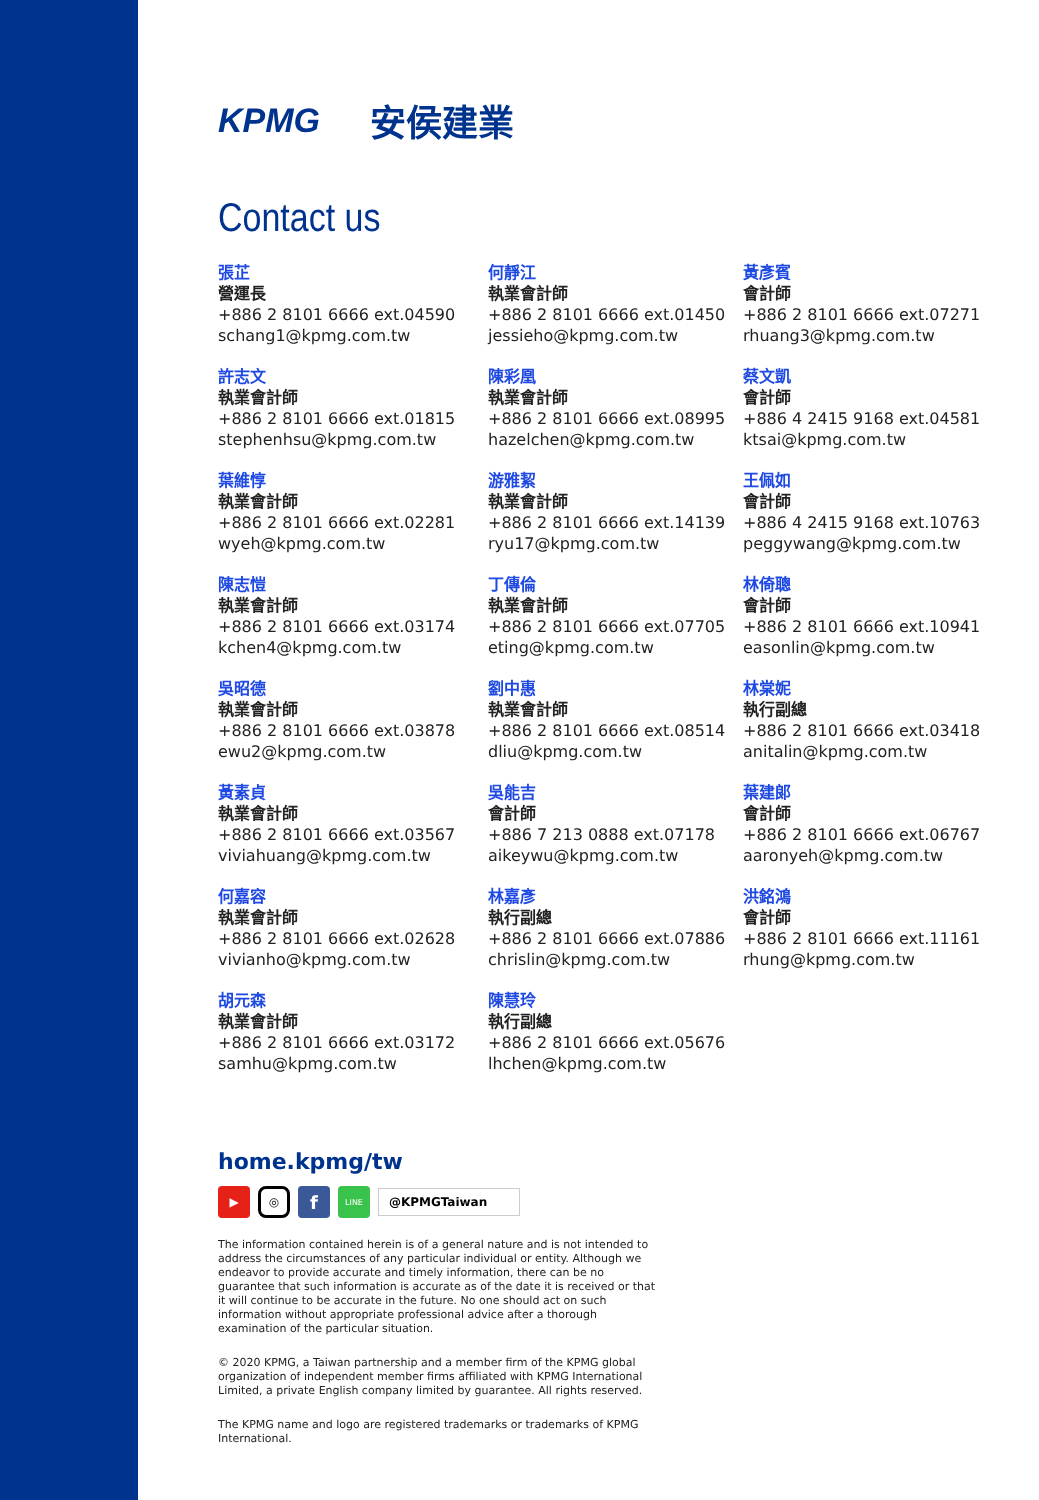KPMG 安侯建業
Contact us
張芷
營運長
+886 2 8101 6666 ext.04590
schang1@kpmg.com.tw
許志文
執業會計師
+886 2 8101 6666 ext.01815
stephenhsu@kpmg.com.tw
葉維惇
執業會計師
+886 2 8101 6666 ext.02281
wyeh@kpmg.com.tw
陳志愷
執業會計師
+886 2 8101 6666 ext.03174
kchen4@kpmg.com.tw
吳昭德
執業會計師
+886 2 8101 6666 ext.03878
ewu2@kpmg.com.tw
黃素貞
執業會計師
+886 2 8101 6666 ext.03567
viviahuang@kpmg.com.tw
何嘉容
執業會計師
+886 2 8101 6666 ext.02628
vivianho@kpmg.com.tw
胡元森
執業會計師
+886 2 8101 6666 ext.03172
samhu@kpmg.com.tw
何靜江
執業會計師
+886 2 8101 6666 ext.01450
jessieho@kpmg.com.tw
陳彩凰
執業會計師
+886 2 8101 6666 ext.08995
hazelchen@kpmg.com.tw
游雅絜
執業會計師
+886 2 8101 6666 ext.14139
ryu17@kpmg.com.tw
丁傳倫
執業會計師
+886 2 8101 6666 ext.07705
eting@kpmg.com.tw
劉中惠
執業會計師
+886 2 8101 6666 ext.08514
dliu@kpmg.com.tw
吳能吉
會計師
+886 7 213 0888 ext.07178
aikeywu@kpmg.com.tw
林嘉彥
執行副總
+886 2 8101 6666 ext.07886
chrislin@kpmg.com.tw
陳慧玲
執行副總
+886 2 8101 6666 ext.05676
lhchen@kpmg.com.tw
黃彥賓
會計師
+886 2 8101 6666 ext.07271
rhuang3@kpmg.com.tw
蔡文凱
會計師
+886 4 2415 9168 ext.04581
ktsai@kpmg.com.tw
王佩如
會計師
+886 4 2415 9168 ext.10763
peggywang@kpmg.com.tw
林倚聰
會計師
+886 2 8101 6666 ext.10941
easonlin@kpmg.com.tw
林棠妮
執行副總
+886 2 8101 6666 ext.03418
anitalin@kpmg.com.tw
葉建郎
會計師
+886 2 8101 6666 ext.06767
aaronyeh@kpmg.com.tw
洪銘鴻
會計師
+886 2 8101 6666 ext.11161
rhung@kpmg.com.tw
home.kpmg/tw
▶ ◎ f LINE @KPMGTaiwan
The information contained herein is of a general nature and is not intended to address the circumstances of any particular individual or entity. Although we endeavor to provide accurate and timely information, there can be no guarantee that such information is accurate as of the date it is received or that it will continue to be accurate in the future. No one should act on such information without appropriate professional advice after a thorough examination of the particular situation.
© 2020 KPMG, a Taiwan partnership and a member firm of the KPMG global organization of independent member firms affiliated with KPMG International Limited, a private English company limited by guarantee. All rights reserved.
The KPMG name and logo are registered trademarks or trademarks of KPMG International.